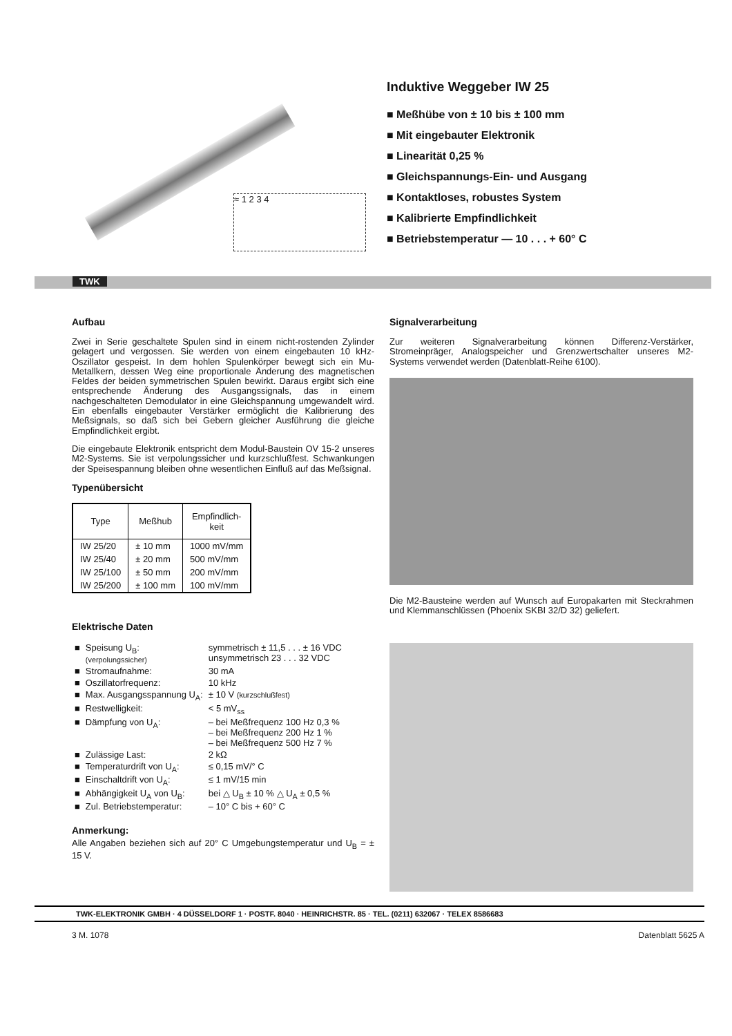≈ 1 2 3 4
Induktive Weggeber IW 25
■ Meßhübe von ± 10 bis ± 100 mm
■ Mit eingebauter Elektronik
■ Linearität 0,25 %
■ Gleichspannungs-Ein- und Ausgang
■ Kontaktloses, robustes System
■ Kalibrierte Empfindlichkeit
■ Betriebstemperatur — 10 . . . + 60° C
TWK
Aufbau
Zwei in Serie geschaltete Spulen sind in einem nicht-rostenden Zylinder gelagert und vergossen. Sie werden von einem eingebauten 10 kHz-Oszillator gespeist. In dem hohlen Spulenkörper bewegt sich ein Mu-Metallkern, dessen Weg eine proportionale Änderung des magnetischen Feldes der beiden symmetrischen Spulen bewirkt. Daraus ergibt sich eine entsprechende Änderung des Ausgangssignals, das in einem nachgeschalteten Demodulator in eine Gleichspannung umgewandelt wird. Ein ebenfalls eingebauter Verstärker ermöglicht die Kalibrierung des Meßsignals, so daß sich bei Gebern gleicher Ausführung die gleiche Empfindlichkeit ergibt.
Die eingebaute Elektronik entspricht dem Modul-Baustein OV 15-2 unseres M2-Systems. Sie ist verpolungssicher und kurzschlußfest. Schwankungen der Speisespannung bleiben ohne wesentlichen Einfluß auf das Meßsignal.
Typenübersicht
| Type | Meßhub | Empfindlich- keit |
| --- | --- | --- |
| IW 25/20 | ± 10 mm | 1000 mV/mm |
| IW 25/40 | ± 20 mm | 500 mV/mm |
| IW 25/100 | ± 50 mm | 200 mV/mm |
| IW 25/200 | ± 100 mm | 100 mV/mm |
Elektrische Daten
| ■ | Speisung U<sub>B</sub>: (verpolungssicher) | symmetrisch ± 11,5 . . . ± 16 VDC unsymmetrisch 23 . . . 32 VDC |
| ■ | Stromaufnahme: | 30 mA |
| ■ | Oszillatorfrequenz: | 10 kHz |
| ■ | Max. Ausgangsspannung U<sub>A</sub>: | ± 10 V (kurzschlußfest) |
| ■ | Restwelligkeit: | < 5 mV<sub>ss</sub> |
| ■ | Dämpfung von U<sub>A</sub>: | – bei Meßfrequenz 100 Hz 0,3 % – bei Meßfrequenz 200 Hz 1 % – bei Meßfrequenz 500 Hz 7 % |
| ■ | Zulässige Last: | 2 kΩ |
| ■ | Temperaturdrift von U<sub>A</sub>: | ≤ 0,15 mV/° C |
| ■ | Einschaltdrift von U<sub>A</sub>: | ≤ 1 mV/15 min |
| ■ | Abhängigkeit U<sub>A</sub> von U<sub>B</sub>: | bei △ U<sub>B</sub> ± 10 % △ U<sub>A</sub> ± 0,5 % |
| ■ | Zul. Betriebstemperatur: | – 10° C bis + 60° C |
Anmerkung:
Alle Angaben beziehen sich auf 20° C Umgebungstemperatur und U<sub>B</sub> = ± 15 V.
Signalverarbeitung
Zur weiteren Signalverarbeitung können Differenz-Verstärker, Stromeinpräger, Analogspeicher und Grenzwertschalter unseres M2-Systems verwendet werden (Datenblatt-Reihe 6100).
Die M2-Bausteine werden auf Wunsch auf Europakarten mit Steckrahmen und Klemmanschlüssen (Phoenix SKBI 32/D 32) geliefert.
TWK-ELEKTRONIK GMBH · 4 DÜSSELDORF 1 · POSTF. 8040 · HEINRICHSTR. 85 · TEL. (0211) 632067 · TELEX 8586683
3 M. 1078 Datenblatt 5625 A